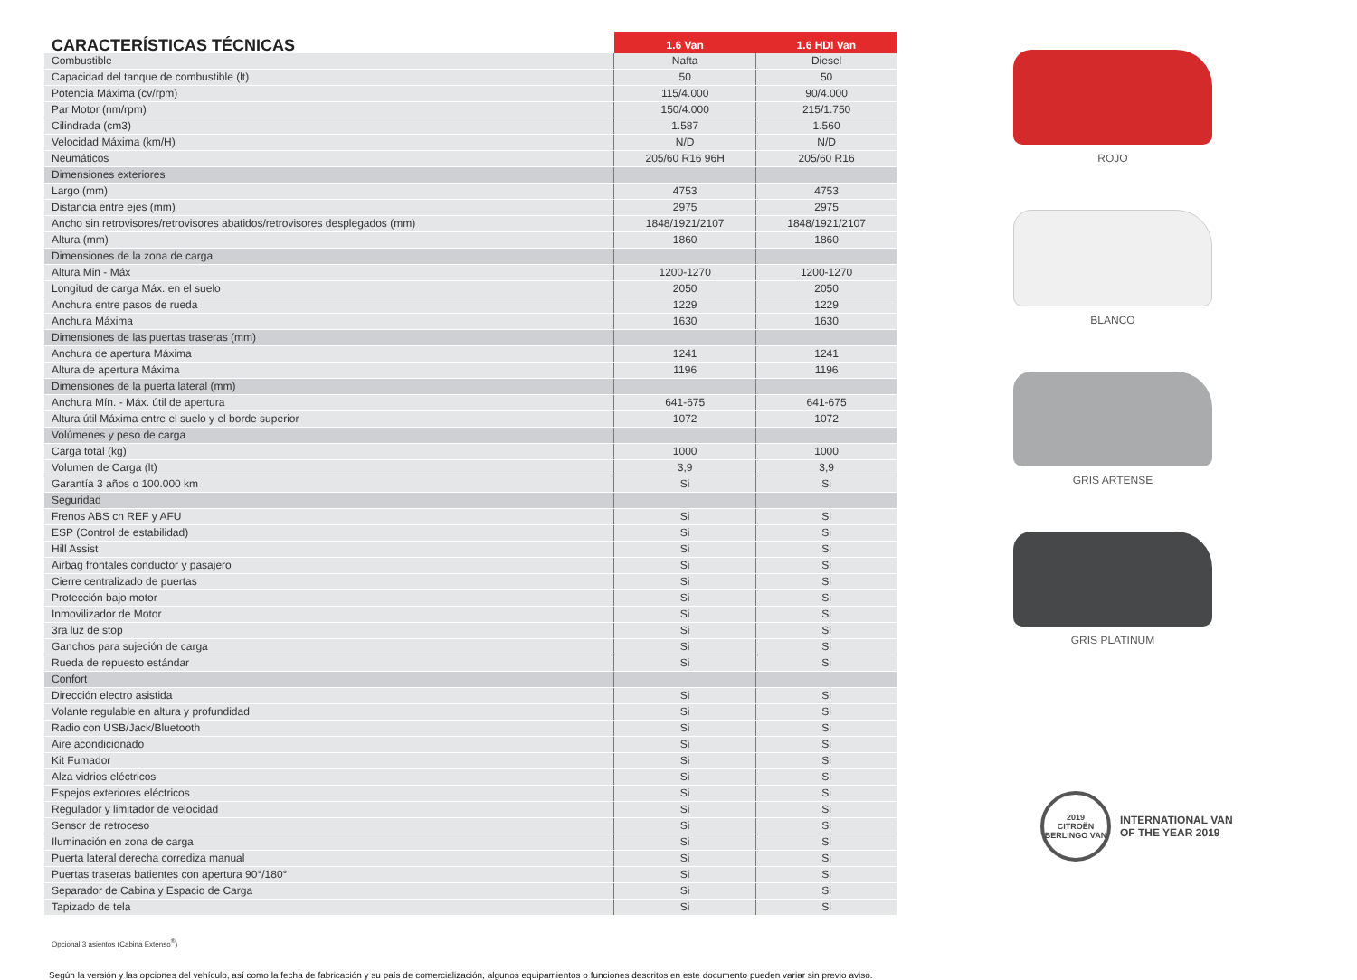| CARACTERÍSTICAS TÉCNICAS | 1.6 Van | 1.6 HDI Van |
| --- | --- | --- |
| Combustible | Nafta | Diesel |
| Capacidad del tanque de combustible (lt) | 50 | 50 |
| Potencia Máxima (cv/rpm) | 115/4.000 | 90/4.000 |
| Par Motor (nm/rpm) | 150/4.000 | 215/1.750 |
| Cilindrada (cm3) | 1.587 | 1.560 |
| Velocidad Máxima (km/H) | N/D | N/D |
| Neumáticos | 205/60 R16 96H | 205/60 R16 |
| Dimensiones exteriores | | |
| Largo (mm) | 4753 | 4753 |
| Distancia entre ejes (mm) | 2975 | 2975 |
| Ancho sin retrovisores/retrovisores abatidos/retrovisores desplegados (mm) | 1848/1921/2107 | 1848/1921/2107 |
| Altura (mm) | 1860 | 1860 |
| Dimensiones de la zona de carga | | |
| Altura Min - Máx | 1200-1270 | 1200-1270 |
| Longitud de carga Máx. en el suelo | 2050 | 2050 |
| Anchura entre pasos de rueda | 1229 | 1229 |
| Anchura Máxima | 1630 | 1630 |
| Dimensiones de las puertas traseras (mm) | | |
| Anchura de apertura Máxima | 1241 | 1241 |
| Altura de apertura Máxima | 1196 | 1196 |
| Dimensiones de la puerta lateral (mm) | | |
| Anchura Mín. - Máx. útil de apertura | 641-675 | 641-675 |
| Altura útil Máxima entre el suelo y el borde superior | 1072 | 1072 |
| Volúmenes y peso de carga | | |
| Carga total (kg) | 1000 | 1000 |
| Volumen de Carga (lt) | 3,9 | 3,9 |
| Garantía 3 años o 100.000 km | Si | Si |
| Seguridad | | |
| Frenos ABS cn REF y AFU | Si | Si |
| ESP (Control de estabilidad) | Si | Si |
| Hill Assist | Si | Si |
| Airbag frontales conductor y pasajero | Si | Si |
| Cierre centralizado de puertas | Si | Si |
| Protección bajo motor | Si | Si |
| Inmovilizador de Motor | Si | Si |
| 3ra luz de stop | Si | Si |
| Ganchos para sujeción de carga | Si | Si |
| Rueda de repuesto estándar | Si | Si |
| Confort | | |
| Dirección electro asistida | Si | Si |
| Volante regulable en altura y profundidad | Si | Si |
| Radio con USB/Jack/Bluetooth | Si | Si |
| Aire acondicionado | Si | Si |
| Kit Fumador | Si | Si |
| Alza vidrios eléctricos | Si | Si |
| Espejos exteriores eléctricos | Si | Si |
| Regulador y limitador de velocidad | Si | Si |
| Sensor de retroceso | Si | Si |
| Iluminación en zona de carga | Si | Si |
| Puerta lateral derecha corrediza manual | Si | Si |
| Puertas traseras batientes con apertura 90°/180° | Si | Si |
| Separador de Cabina y Espacio de Carga | Si | Si |
| Tapizado de tela | Si | Si |
Opcional 3 asientos (Cabina Extenso<sup>®</sup>)
Según la versión y las opciones del vehículo, así como la fecha de fabricación y su país de comercialización, algunos equipamientos o funciones descritos en este documento pueden variar sin previo aviso.
ROJO
BLANCO
GRIS ARTENSE
GRIS PLATINUM
2019
CITROËN BERLINGO VAN
INTERNATIONAL VAN
OF THE YEAR 2019